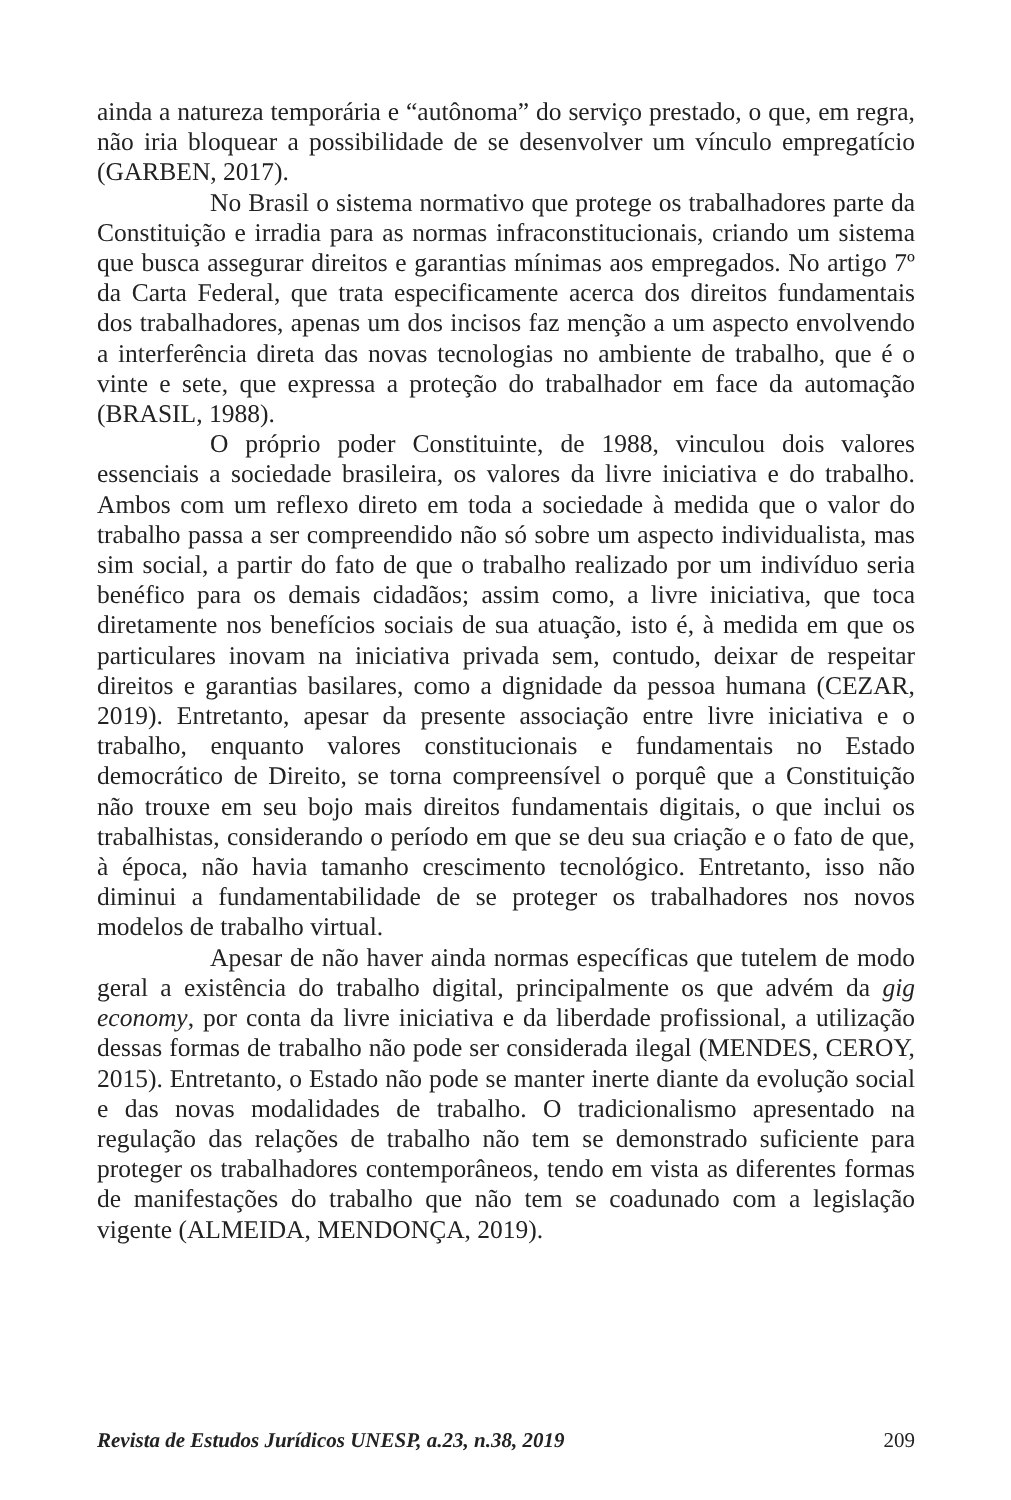ainda a natureza temporária e “autônoma” do serviço prestado, o que, em regra, não iria bloquear a possibilidade de se desenvolver um vínculo empregatício (GARBEN, 2017).
No Brasil o sistema normativo que protege os trabalhadores parte da Constituição e irradia para as normas infraconstitucionais, criando um sistema que busca assegurar direitos e garantias mínimas aos empregados. No artigo 7º da Carta Federal, que trata especificamente acerca dos direitos fundamentais dos trabalhadores, apenas um dos incisos faz menção a um aspecto envolvendo a interferência direta das novas tecnologias no ambiente de trabalho, que é o vinte e sete, que expressa a proteção do trabalhador em face da automação (BRASIL, 1988).
O próprio poder Constituinte, de 1988, vinculou dois valores essenciais a sociedade brasileira, os valores da livre iniciativa e do trabalho. Ambos com um reflexo direto em toda a sociedade à medida que o valor do trabalho passa a ser compreendido não só sobre um aspecto individualista, mas sim social, a partir do fato de que o trabalho realizado por um indivíduo seria benéfico para os demais cidadãos; assim como, a livre iniciativa, que toca diretamente nos benefícios sociais de sua atuação, isto é, à medida em que os particulares inovam na iniciativa privada sem, contudo, deixar de respeitar direitos e garantias basilares, como a dignidade da pessoa humana (CEZAR, 2019). Entretanto, apesar da presente associação entre livre iniciativa e o trabalho, enquanto valores constitucionais e fundamentais no Estado democrático de Direito, se torna compreensível o porquê que a Constituição não trouxe em seu bojo mais direitos fundamentais digitais, o que inclui os trabalhistas, considerando o período em que se deu sua criação e o fato de que, à época, não havia tamanho crescimento tecnológico. Entretanto, isso não diminui a fundamentabilidade de se proteger os trabalhadores nos novos modelos de trabalho virtual.
Apesar de não haver ainda normas específicas que tutelem de modo geral a existência do trabalho digital, principalmente os que advém da gig economy, por conta da livre iniciativa e da liberdade profissional, a utilização dessas formas de trabalho não pode ser considerada ilegal (MENDES, CEROY, 2015). Entretanto, o Estado não pode se manter inerte diante da evolução social e das novas modalidades de trabalho. O tradicionalismo apresentado na regulação das relações de trabalho não tem se demonstrado suficiente para proteger os trabalhadores contemporâneos, tendo em vista as diferentes formas de manifestações do trabalho que não tem se coadunado com a legislação vigente (ALMEIDA, MENDONÇA, 2019).
Revista de Estudos Jurídicos UNESP, a.23, n.38, 2019 209